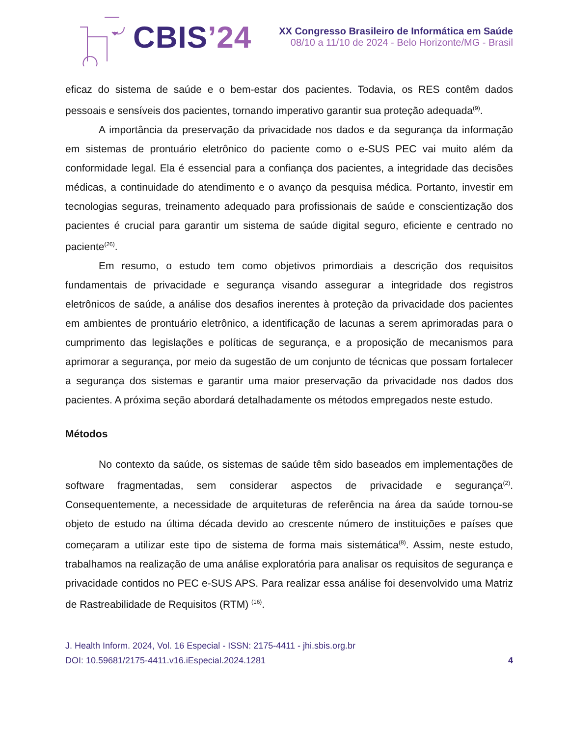CBIS’24
XX Congresso Brasileiro de Informática em Saúde
08/10 a 11/10 de 2024 - Belo Horizonte/MG - Brasil
eficaz do sistema de saúde e o bem-estar dos pacientes. Todavia, os RES contêm dados pessoais e sensíveis dos pacientes, tornando imperativo garantir sua proteção adequada<sup>(9)</sup>.
A importância da preservação da privacidade nos dados e da segurança da informação em sistemas de prontuário eletrônico do paciente como o e-SUS PEC vai muito além da conformidade legal. Ela é essencial para a confiança dos pacientes, a integridade das decisões médicas, a continuidade do atendimento e o avanço da pesquisa médica. Portanto, investir em tecnologias seguras, treinamento adequado para profissionais de saúde e conscientização dos pacientes é crucial para garantir um sistema de saúde digital seguro, eficiente e centrado no paciente<sup>(26)</sup>.
Em resumo, o estudo tem como objetivos primordiais a descrição dos requisitos fundamentais de privacidade e segurança visando assegurar a integridade dos registros eletrônicos de saúde, a análise dos desafios inerentes à proteção da privacidade dos pacientes em ambientes de prontuário eletrônico, a identificação de lacunas a serem aprimoradas para o cumprimento das legislações e políticas de segurança, e a proposição de mecanismos para aprimorar a segurança, por meio da sugestão de um conjunto de técnicas que possam fortalecer a segurança dos sistemas e garantir uma maior preservação da privacidade nos dados dos pacientes. A próxima seção abordará detalhadamente os métodos empregados neste estudo.
Métodos
No contexto da saúde, os sistemas de saúde têm sido baseados em implementações de software fragmentadas, sem considerar aspectos de privacidade e segurança<sup>(2)</sup>. Consequentemente, a necessidade de arquiteturas de referência na área da saúde tornou-se objeto de estudo na última década devido ao crescente número de instituições e países que começaram a utilizar este tipo de sistema de forma mais sistemática<sup>(8)</sup>. Assim, neste estudo, trabalhamos na realização de uma análise exploratória para analisar os requisitos de segurança e privacidade contidos no PEC e-SUS APS. Para realizar essa análise foi desenvolvido uma Matriz de Rastreabilidade de Requisitos (RTM) <sup>(16)</sup>.
J. Health Inform. 2024, Vol. 16 Especial - ISSN: 2175-4411 - jhi.sbis.org.br
DOI: 10.59681/2175-4411.v16.iEspecial.2024.1281 4